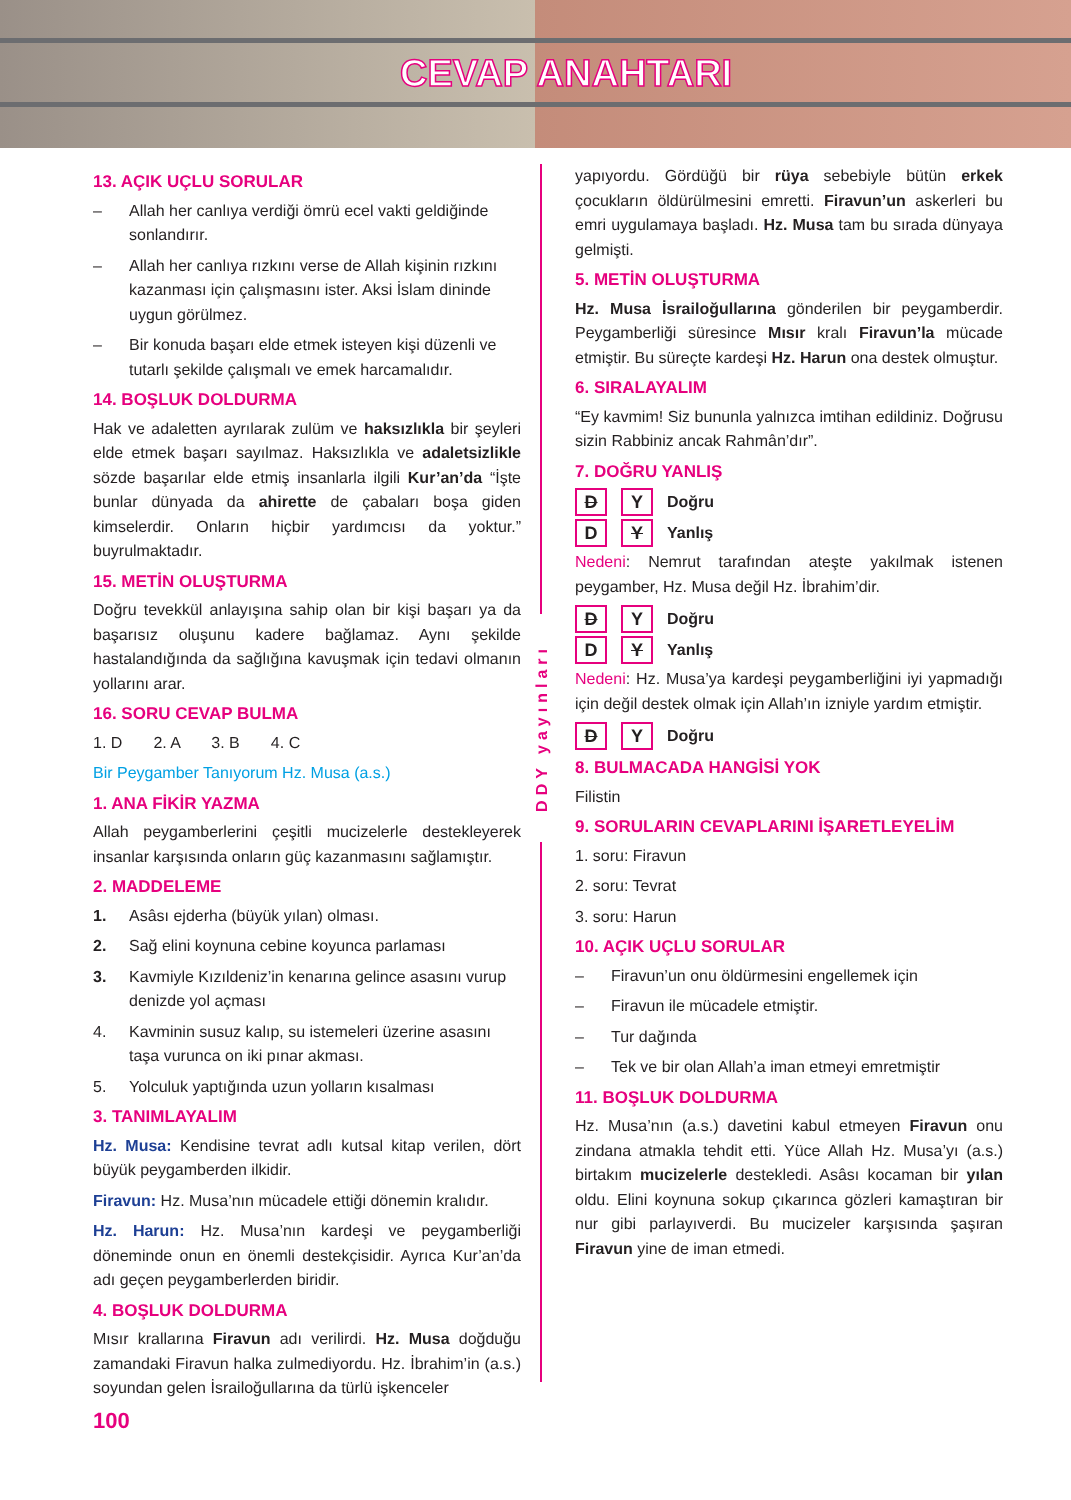CEVAP ANAHTARI
13. AÇIK UÇLU SORULAR
– Allah her canlıya verdiği ömrü ecel vakti geldiğinde sonlandırır.
– Allah her canlıya rızkını verse de Allah kişinin rızkını kazanması için çalışmasını ister. Aksi İslam dininde uygun görülmez.
– Bir konuda başarı elde etmek isteyen kişi düzenli ve tutarlı şekilde çalışmalı ve emek harcamalıdır.
14. BOŞLUK DOLDURMA
Hak ve adaletten ayrılarak zulüm ve haksızlıkla bir şeyleri elde etmek başarı sayılmaz. Haksızlıkla ve adaletsizlikle sözde başarılar elde etmiş insanlarla ilgili Kur’an’da “İşte bunlar dünyada da ahirette de çabaları boşa giden kimselerdir. Onların hiçbir yardımcısı da yoktur.” buyrulmaktadır.
15. METİN OLUŞTURMA
Doğru tevekkül anlayışına sahip olan bir kişi başarı ya da başarısız oluşunu kadere bağlamaz. Aynı şekilde hastalandığında da sağlığına kavuşmak için tedavi olmanın yollarını arar.
16. SORU CEVAP BULMA
1. D 2. A 3. B 4. C
Bir Peygamber Tanıyorum Hz. Musa (a.s.)
1. ANA FİKİR YAZMA
Allah peygamberlerini çeşitli mucizelerle destekleyerek insanlar karşısında onların güç kazanmasını sağlamıştır.
2. MADDELEME
1. Asâsı ejderha (büyük yılan) olması.
2. Sağ elini koynuna cebine koyunca parlaması
3. Kavmiyle Kızıldeniz’in kenarına gelince asasını vurup denizde yol açması
4. Kavminin susuz kalıp, su istemeleri üzerine asasını taşa vurunca on iki pınar akması.
5. Yolculuk yaptığında uzun yolların kısalması
3. TANIMLAYALIM
Hz. Musa: Kendisine tevrat adlı kutsal kitap verilen, dört büyük peygamberden ilkidir.
Firavun: Hz. Musa’nın mücadele ettiği dönemin kralıdır.
Hz. Harun: Hz. Musa’nın kardeşi ve peygamberliği döneminde onun en önemli destekçisidir. Ayrıca Kur’an’da adı geçen peygamberlerden biridir.
4. BOŞLUK DOLDURMA
Mısır krallarına Firavun adı verilirdi. Hz. Musa doğduğu zamandaki Firavun halka zulmediyordu. Hz. İbrahim’in (a.s.) soyundan gelen İsrailoğullarına da türlü işkenceler
100
DDY yayınları
yapıyordu. Gördüğü bir rüya sebebiyle bütün erkek çocukların öldürülmesini emretti. Firavun’un askerleri bu emri uygulamaya başladı. Hz. Musa tam bu sırada dünyaya gelmişti.
5. METİN OLUŞTURMA
Hz. Musa İsrailoğullarına gönderilen bir peygamberdir. Peygamberliği süresince Mısır kralı Firavun’la mücade etmiştir. Bu süreçte kardeşi Hz. Harun ona destek olmuştur.
6. SIRALAYALIM
“Ey kavmim! Siz bununla yalnızca imtihan edildiniz. Doğrusu sizin Rabbiniz ancak Rahmân’dır”.
7. DOĞRU YANLIŞ
D Y Doğru
D Y Yanlış
Nedeni: Nemrut tarafından ateşte yakılmak istenen peygamber, Hz. Musa değil Hz. İbrahim’dir.
D Y Doğru
D Y Yanlış
Nedeni: Hz. Musa’ya kardeşi peygamberliğini iyi yapmadığı için değil destek olmak için Allah’ın izniyle yardım etmiştir.
D Y Doğru
8. BULMACADA HANGİSİ YOK
Filistin
9. SORULARIN CEVAPLARINI İŞARETLEYELİM
1. soru: Firavun
2. soru: Tevrat
3. soru: Harun
10. AÇIK UÇLU SORULAR
– Firavun’un onu öldürmesini engellemek için
– Firavun ile mücadele etmiştir.
– Tur dağında
– Tek ve bir olan Allah’a iman etmeyi emretmiştir
11. BOŞLUK DOLDURMA
Hz. Musa’nın (a.s.) davetini kabul etmeyen Firavun onu zindana atmakla tehdit etti. Yüce Allah Hz. Musa’yı (a.s.) birtakım mucizelerle destekledi. Asâsı kocaman bir yılan oldu. Elini koynuna sokup çıkarınca gözleri kamaştıran bir nur gibi parlayıverdi. Bu mucizeler karşısında şaşıran Firavun yine de iman etmedi.